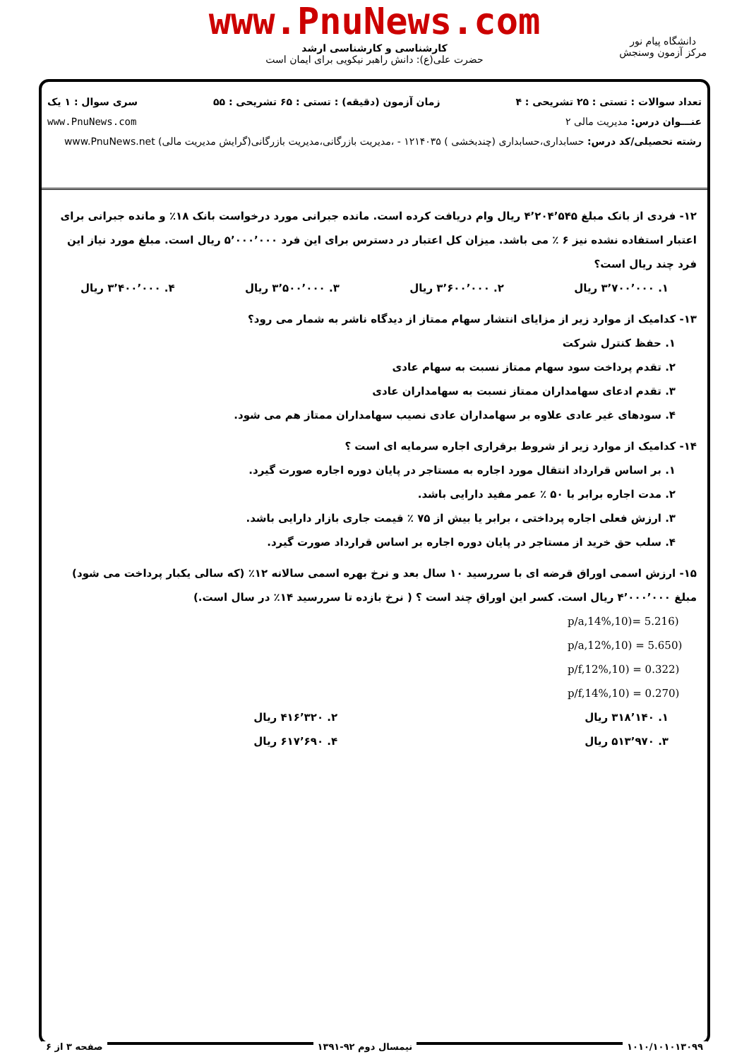www.PnuNews.com
کارشناسی و کارشناسی ارشد
حضرت علی(ع): دانش راهبر نیکویی برای ایمان است
دانشگاه پیام نور
مرکز آزمون وسنجش
تعداد سوالات : تستی : ۲۵ تشریحی : ۴ زمان آزمون (دقیقه) : تستی : ۶۵ تشریحی : ۵۵ سری سوال : ۱ یک
عنـــوان درس: مدیریت مالی ۲ www.PnuNews.com
رشته تحصیلی/کد درس: حسابداری،حسابداری (چندبخشی ) ۱۲۱۴۰۳۵ - ،مدیریت بازرگانی،مدیریت بازرگانی(گرایش مدیریت مالی) www.PnuNews.net
۱۲- فردی از بانک مبلغ ۴٬۲۰۴٬۵۴۵ ریال وام دریافت کرده است. مانده جبرانی مورد درخواست بانک ۱۸٪ و مانده جبرانی برای اعتبار استفاده نشده نیز ۶ ٪ می باشد. میزان کل اعتبار در دسترس برای این فرد ۵٬۰۰۰٬۰۰۰ ریال است. مبلغ مورد نیاز این فرد چند ریال است؟
۱. ۳٬۷۰۰٬۰۰۰ ریال ۲. ۳٬۶۰۰٬۰۰۰ ریال ۳. ۳٬۵۰۰٬۰۰۰ ریال ۴. ۳٬۴۰۰٬۰۰۰ ریال
۱۳- کدامیک از موارد زیر از مزایای انتشار سهام ممتاز از دیدگاه ناشر به شمار می رود؟
۱. حفظ کنترل شرکت
۲. تقدم پرداخت سود سهام ممتاز نسبت به سهام عادی
۳. تقدم ادعای سهامداران ممتاز نسبت به سهامداران عادی
۴. سودهای غیر عادی علاوه بر سهامداران عادی نصیب سهامداران ممتاز هم می شود.
۱۴- کدامیک از موارد زیر از شروط برقراری اجاره سرمایه ای است ؟
۱. بر اساس قرارداد انتقال مورد اجاره به مستاجر در پایان دوره اجاره صورت گیرد.
۲. مدت اجاره برابر با ۵۰ ٪ عمر مفید دارایی باشد.
۳. ارزش فعلی اجاره پرداختی ، برابر یا بیش از ۷۵ ٪ قیمت جاری بازار دارایی باشد.
۴. سلب حق خرید از مستاجر در پایان دوره اجاره بر اساس قرارداد صورت گیرد.
۱۵- ارزش اسمی اوراق قرضه ای با سررسید ۱۰ سال بعد و نرخ بهره اسمی سالانه ۱۲٪ (که سالی یکبار پرداخت می شود) مبلغ ۴٬۰۰۰٬۰۰۰ ریال است. کسر این اوراق چند است ؟ ( نرخ بازده تا سررسید ۱۴٪ در سال است.)
p/a,14%,10)= 5.216)
p/a,12%,10) = 5.650)
p/f,12%,10) = 0.322)
p/f,14%,10) = 0.270)
۱. ۳۱۸٬۱۴۰ ریال ۲. ۴۱۶٬۳۲۰ ریال
۳. ۵۱۳٬۹۷۰ ریال ۴. ۶۱۷٬۶۹۰ ریال
۱۰۱۰/۱۰۱۰۱۳۰۹۹ نیمسال دوم ۹۲-۱۳۹۱ صفحه ۳ از ۶